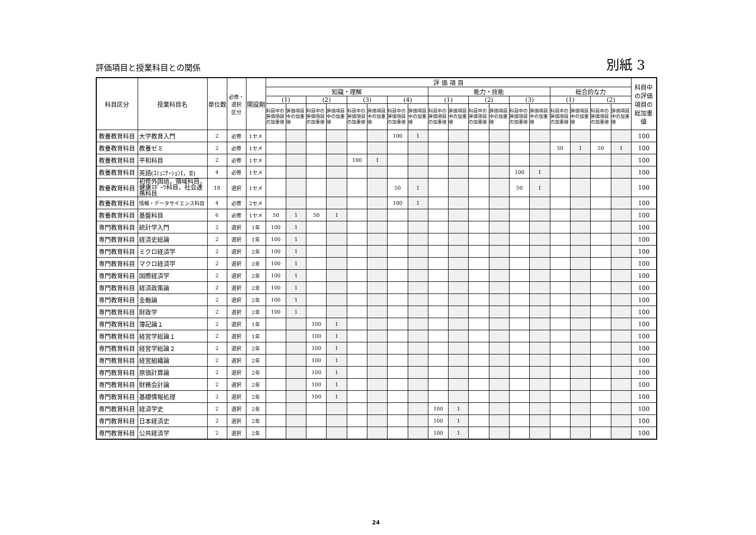評価項目と授業科目との関係
別紙 3
| 科目区分 | 授業科目名 | 単位数 | 必修・ 選択 区分 | 開設期 | 評 価 項 目 | | | | | | | | | | | | | | | | | | 科目中 の評価 項目の 総加重 値 |
| --- | --- | --- | --- | --- | --- | --- | --- | --- | --- | --- | --- | --- | --- | --- | --- | --- | --- | --- | --- | --- | --- | --- | --- |
| | | | | | 知識・理解 | | | | | | | | 能力・技能 | | | | | | 総合的な力 | | | | |
| | | | | | (1) | | (2) | | (3) | | (4) | | (1) | | (2) | | (3) | | (1) | | (2) | | |
| | | | | | 科目中の評価項目の加重値 | 評価項目中の加重値 | 科目中の評価項目の加重値 | 評価項目中の加重値 | 科目中の評価項目の加重値 | 評価項目中の加重値 | 科目中の評価項目の加重値 | 評価項目中の加重値 | 科目中の評価項目の加重値 | 評価項目中の加重値 | 科目中の評価項目の加重値 | 評価項目中の加重値 | 科目中の評価項目の加重値 | 評価項目中の加重値 | 科目中の評価項目の加重値 | 評価項目中の加重値 | 科目中の評価項目の加重値 | 評価項目中の加重値 | |
| 教養教育科目 | 大学教育入門 | 2 | 必修 | 1セメ | | | | | | | 100 | 1 | | | | | | | | | | | 100 |
| 教養教育科目 | 教養ゼミ | 2 | 必修 | 1セメ | | | | | | | | | | | | | | | 50 | 1 | 50 | 1 | 100 |
| 教養教育科目 | 平和科目 | 2 | 必修 | 1セメ | | | | | 100 | 1 | | | | | | | | | | | | | 100 |
| 教養教育科目 | 英語(ｺﾐｭﾆｹｰｼｮﾝⅠ，Ⅱ) | 4 | 必修 | 1セメ | | | | | | | | | | | | | 100 | 1 | | | | | 100 |
| 教養教育科目 | 初修外国語，領域科目，健康ｽﾎﾟｰﾂ科目，社会連携科目 | 18 | 選択 | 1セメ | | | | | | | 50 | 1 | | | | | 50 | 1 | | | | | 100 |
| 教養教育科目 | 情報・データサイエンス科目 | 4 | 必修 | 2セメ | | | | | | | 100 | 1 | | | | | | | | | | | 100 |
| 教養教育科目 | 基盤科目 | 6 | 必修 | 1セメ | 50 | 1 | 50 | 1 | | | | | | | | | | | | | | | 100 |
| 専門教育科目 | 統計学入門 | 2 | 選択 | 1年 | 100 | 1 | | | | | | | | | | | | | | | | | 100 |
| 専門教育科目 | 経済史総論 | 2 | 選択 | 1年 | 100 | 1 | | | | | | | | | | | | | | | | | 100 |
| 専門教育科目 | ミクロ経済学 | 2 | 選択 | 2年 | 100 | 1 | | | | | | | | | | | | | | | | | 100 |
| 専門教育科目 | マクロ経済学 | 2 | 選択 | 2年 | 100 | 1 | | | | | | | | | | | | | | | | | 100 |
| 専門教育科目 | 国際経済学 | 2 | 選択 | 2年 | 100 | 1 | | | | | | | | | | | | | | | | | 100 |
| 専門教育科目 | 経済政策論 | 2 | 選択 | 2年 | 100 | 1 | | | | | | | | | | | | | | | | | 100 |
| 専門教育科目 | 金融論 | 2 | 選択 | 2年 | 100 | 1 | | | | | | | | | | | | | | | | | 100 |
| 専門教育科目 | 財政学 | 2 | 選択 | 2年 | 100 | 1 | | | | | | | | | | | | | | | | | 100 |
| 専門教育科目 | 簿記論１ | 2 | 選択 | 1年 | | | 100 | 1 | | | | | | | | | | | | | | | 100 |
| 専門教育科目 | 経営学総論１ | 2 | 選択 | 1年 | | | 100 | 1 | | | | | | | | | | | | | | | 100 |
| 専門教育科目 | 経営学総論２ | 2 | 選択 | 2年 | | | 100 | 1 | | | | | | | | | | | | | | | 100 |
| 専門教育科目 | 経営組織論 | 2 | 選択 | 2年 | | | 100 | 1 | | | | | | | | | | | | | | | 100 |
| 専門教育科目 | 原価計算論 | 2 | 選択 | 2年 | | | 100 | 1 | | | | | | | | | | | | | | | 100 |
| 専門教育科目 | 財務会計論 | 2 | 選択 | 2年 | | | 100 | 1 | | | | | | | | | | | | | | | 100 |
| 専門教育科目 | 基礎情報処理 | 2 | 選択 | 2年 | | | 100 | 1 | | | | | | | | | | | | | | | 100 |
| 専門教育科目 | 経済学史 | 2 | 選択 | 2年 | | | | | | | | | 100 | 1 | | | | | | | | | 100 |
| 専門教育科目 | 日本経済史 | 2 | 選択 | 2年 | | | | | | | | | 100 | 1 | | | | | | | | | 100 |
| 専門教育科目 | 公共経済学 | 2 | 選択 | 2年 | | | | | | | | | 100 | 1 | | | | | | | | | 100 |
24